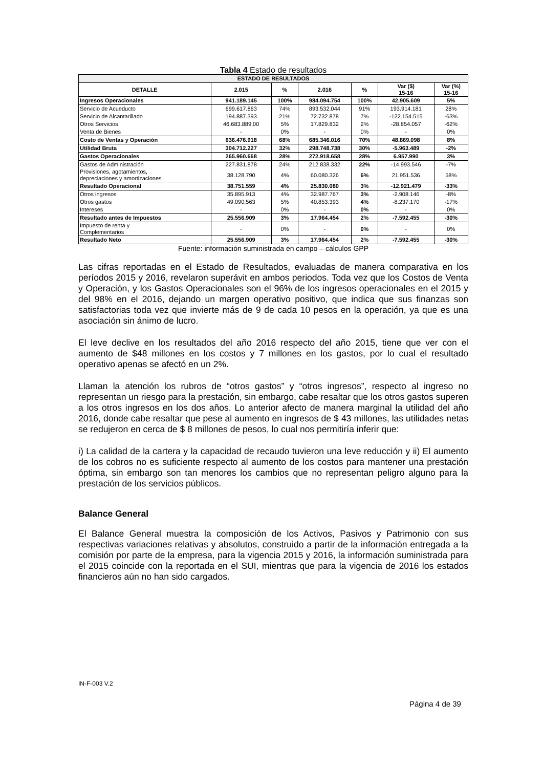Tabla 4 Estado de resultados
| ESTADO DE RESULTADOS | | | | | | |
| --- | --- | --- | --- | --- | --- | --- |
| DETALLE | 2.015 | % | 2.016 | % | Var ($) 15-16 | Var (%) 15-16 |
| Ingresos Operacionales | 941.189.145 | 100% | 984.094.754 | 100% | 42.905.609 | 5% |
| Servicio de Acueducto | 699.617.863 | 74% | 893.532.044 | 91% | 193.914.181 | 28% |
| Servicio de Alcantarillado | 194.887.393 | 21% | 72.732.878 | 7% | -122.154.515 | -63% |
| Otros Servicios | 46.683.889,00 | 5% | 17.829.832 | 2% | -28.854.057 | -62% |
| Venta de Bienes | - | 0% | - | 0% | - | 0% |
| Costo de Ventas y Operación | 636.476.918 | 68% | 685.346.016 | 70% | 48.869.098 | 8% |
| Utilidad Bruta | 304.712.227 | 32% | 298.748.738 | 30% | -5.963.489 | -2% |
| Gastos Operacionales | 265.960.668 | 28% | 272.918.658 | 28% | 6.957.990 | 3% |
| Gastos de Administración | 227.831.878 | 24% | 212.838.332 | 22% | -14.993.546 | -7% |
| Provisiones, agotamientos, depreciaciones y amortizaciones | 38.128.790 | 4% | 60.080.326 | 6% | 21.951.536 | 58% |
| Resultado Operacional | 38.751.559 | 4% | 25.830.080 | 3% | -12.921.479 | -33% |
| Otros ingresos | 35.895.913 | 4% | 32.987.767 | 3% | -2.908.146 | -8% |
| Otros gastos | 49.090.563 | 5% | 40.853.393 | 4% | -8.237.170 | -17% |
| Intereses | - | 0% | - | 0% | - | 0% |
| Resultado antes de Impuestos | 25.556.909 | 3% | 17.964.454 | 2% | -7.592.455 | -30% |
| Impuesto de renta y Complementarios | - | 0% | - | 0% | - | 0% |
| Resultado Neto | 25.556.909 | 3% | 17.964.454 | 2% | -7.592.455 | -30% |
Fuente: información suministrada en campo – cálculos GPP
Las cifras reportadas en el Estado de Resultados, evaluadas de manera comparativa en los períodos 2015 y 2016, revelaron superávit en ambos periodos. Toda vez que los Costos de Venta y Operación, y los Gastos Operacionales son el 96% de los ingresos operacionales en el 2015 y del 98% en el 2016, dejando un margen operativo positivo, que indica que sus finanzas son satisfactorias toda vez que invierte más de 9 de cada 10 pesos en la operación, ya que es una asociación sin ánimo de lucro.
El leve declive en los resultados del año 2016 respecto del año 2015, tiene que ver con el aumento de $48 millones en los costos y 7 millones en los gastos, por lo cual el resultado operativo apenas se afectó en un 2%.
Llaman la atención los rubros de “otros gastos” y “otros ingresos”, respecto al ingreso no representan un riesgo para la prestación, sin embargo, cabe resaltar que los otros gastos superen a los otros ingresos en los dos años. Lo anterior afecto de manera marginal la utilidad del año 2016, donde cabe resaltar que pese al aumento en ingresos de $ 43 millones, las utilidades netas se redujeron en cerca de $ 8 millones de pesos, lo cual nos permitiría inferir que:
i) La calidad de la cartera y la capacidad de recaudo tuvieron una leve reducción y ii) El aumento de los cobros no es suficiente respecto al aumento de los costos para mantener una prestación óptima, sin embargo son tan menores los cambios que no representan peligro alguno para la prestación de los servicios públicos.
Balance General
El Balance General muestra la composición de los Activos, Pasivos y Patrimonio con sus respectivas variaciones relativas y absolutos, construido a partir de la información entregada a la comisión por parte de la empresa, para la vigencia 2015 y 2016, la información suministrada para el 2015 coincide con la reportada en el SUI, mientras que para la vigencia de 2016 los estados financieros aún no han sido cargados.
IN-F-003 V.2
Página 4 de 39